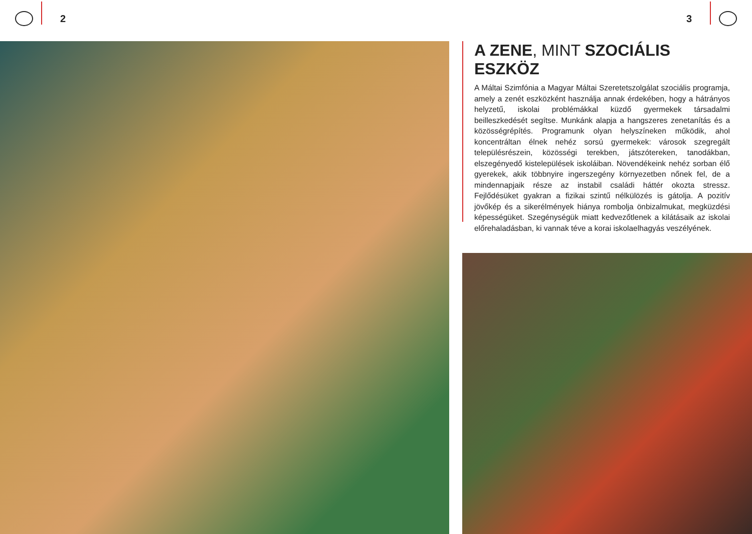2 3
A ZENE, MINT SZOCIÁLIS ESZKÖZ
A Máltai Szimfónia a Magyar Máltai Szeretetszolgálat szociális programja, amely a zenét eszközként használja annak érdekében, hogy a hátrányos helyzetű, iskolai problémákkal küzdő gyermekek társadalmi beilleszkedését segítse. Munkánk alapja a hangszeres zenetanítás és a közösségrépítés. Programunk olyan helyszíneken működik, ahol koncentráltan élnek nehéz sorsú gyermekek: városok szegregált településrészein, közösségi terekben, játszótereken, tanodákban, elszegényedő kistelepülések iskoláiban. Növendékeink nehéz sorban élő gyerekek, akik többnyire ingerszegény környezetben nőnek fel, de a mindennapjaik része az instabil családi háttér okozta stressz. Fejlődésüket gyakran a fizikai szintű nélkülözés is gátolja. A pozitív jövőkép és a sikerélmények hiánya rombolja önbizalmukat, megküzdési képességüket. Szegénységük miatt kedvezőtlenek a kilátásaik az iskolai előrehaladásban, ki vannak téve a korai iskolaelhagyás veszélyének.